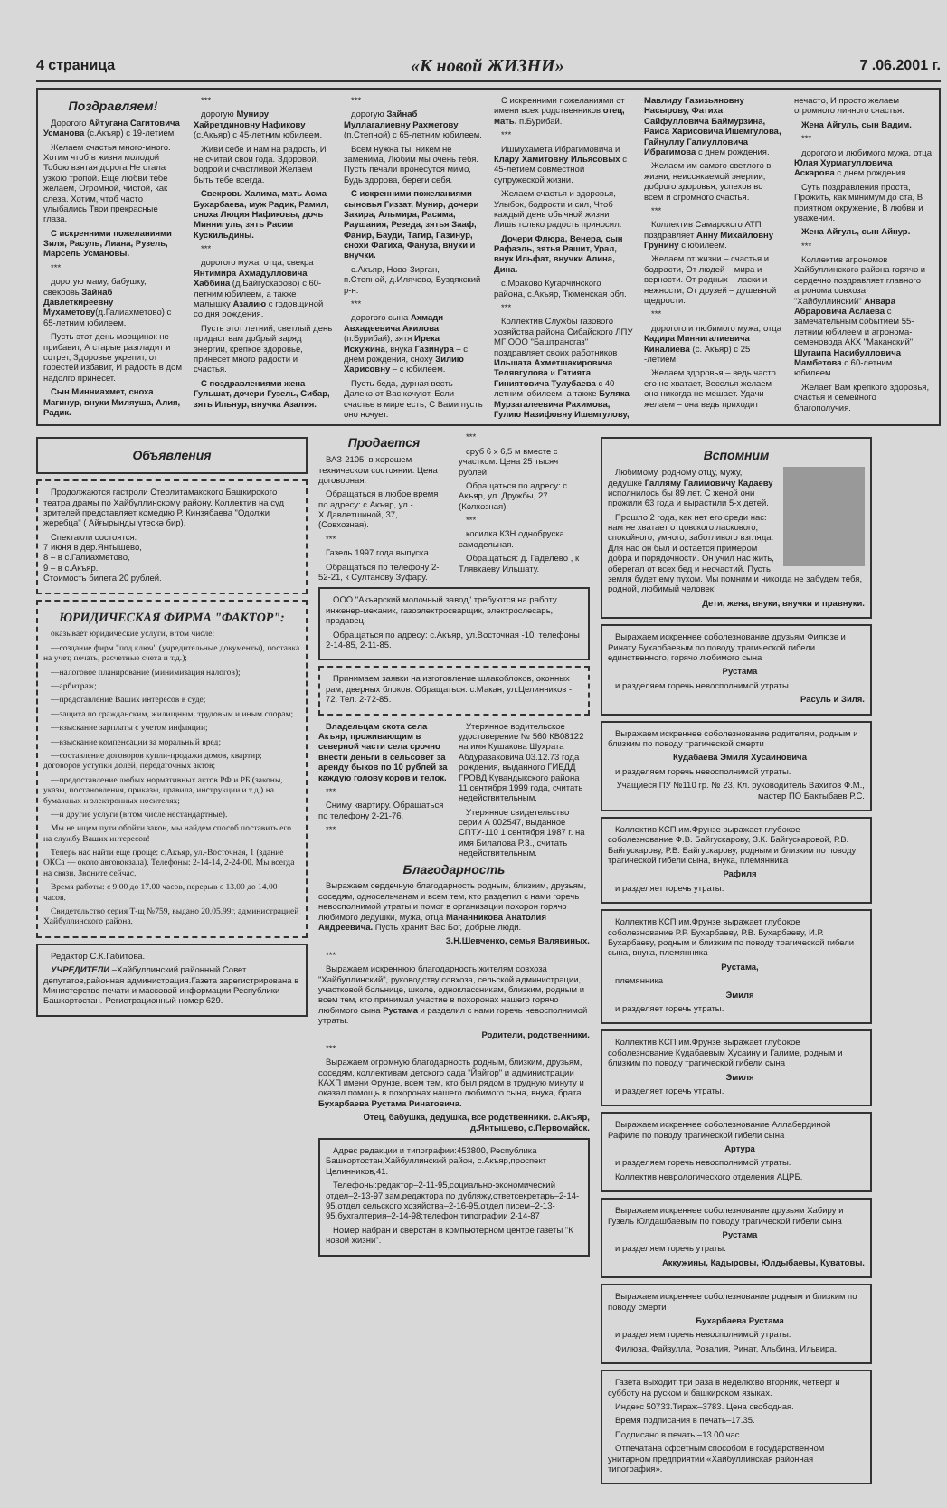4 страница «К новой ЖИЗНИ» 7 .06.2001 г.
Поздравляем!
Дорогого Айтугана Сагитовича Усманова (с.Акъяр) с 19-летием.
Желаем счастья много-много. Хотим чтоб в жизни молодой Тобою взятая дорога Не стала узкою тропой. Еще любви тебе желаем, Огромной, чистой, как слеза. Хотим, чтоб часто улыбались Твои прекрасные глаза.
С искренними пожеланиями Зиля, Расуль, Лиана, Рузель, Марсель Усмановы.
***
дорогую маму, бабушку, свекровь Зайнаб Давлеткиреевну Мухаметову(д.Галиахметово) с 65-летним юбилеем.
Пусть этот день морщинок не прибавит, А старые разгладит и сотрет, Здоровье укрепит, от горестей избавит, И радость в дом надолго принесет.
Сын Минниахмет, сноха Магинур, внуки Миляуша, Алия, Радик.
***
дорогую Муниру Хайретдиновну Нафикову (с.Акъяр) с 45-летним юбилеем.
Живи себе и нам на радость, И не считай свои года. Здоровой, бодрой и счастливой Желаем быть тебе всегда.
Свекровь Халима, мать Асма Бухарбаева, муж Радик, Рамил, сноха Люция Нафиковы, дочь Миннигуль, зять Расим Кускильдины.
***
дорогого мужа, отца, свекра Янтимира Ахмадулловича Хаббина (д.Байгускарово) с 60-летним юбилеем, а также малышку Азалию с годовщиной со дня рождения.
Пусть этот летний, светлый день придаст вам добрый заряд энергии, крепкое здоровье, принесет много радости и счастья.
С поздравлениями жена Гульшат, дочери Гузель, Сибар, зять Ильнур, внучка Азалия.
***
дорогую Зайнаб Муллагалиевну Рахметову (п.Степной) с 65-летним юбилеем.
Всем нужна ты, никем не заменима, Любим мы очень тебя. Пусть печали пронесутся мимо, Будь здорова, береги себя.
С искренними пожеланиями сыновья Гиззат, Мунир, дочери Закира, Альмира, Расима, Раушания, Резеда, зятья Зааф, Фанир, Бауди, Тагир, Газинур, снохи Фатиха, Фануза, внуки и внучки.
с.Акъяр, Ново-Зирган, п.Степной, д.Илячево, Буздякский р-н.
***
дорогого сына Ахмади Авхадеевича Акилова (п.Бурибай), зятя Ирека Искужина, внука Газинура – с днем рождения, сноху Зилию Харисовну – с юбилеем.
Пусть беда, дурная весть Далеко от Вас кочуют. Если счастье в мире есть, С Вами пусть оно ночует.
С искренними пожеланиями от имени всех родственников отец, мать. п.Бурибай.
***
Ишмухамета Ибрагимовича и Клару Хамитовну Ильясовых с 45-летием совместной супружеской жизни.
Желаем счастья и здоровья, Улыбок, бодрости и сил, Чтоб каждый день обычной жизни Лишь только радость приносил.
Дочери Флюра, Венера, сын Рафаэль, зятья Рашит, Урал, внук Ильфат, внучки Алина, Дина.
с.Мраково Кугарчинского района, с.Акъяр, Тюменская обл.
***
Коллектив Службы газового хозяйства района Сибайского ЛПУ МГ ООО "Баштрансгаз" поздравляет своих работников Ильшата Ахметшакировича Телявгулова и Гатията Гиниятовича Тулубаева с 40-летним юбилеем, а также Буляка Мурзагалеевича Рахимова, Гулию Назифовну Ишемгулову, Мавлиду Газизьяновну Насырову, Фатиха Сайфулловича Баймурзина, Раиса Харисовича Ишемгулова, Гайнуллу Галиулловича Ибрагимова с днем рождения.
Желаем им самого светлого в жизни, неиссякаемой энергии, доброго здоровья, успехов во всем и огромного счастья.
***
Коллектив Самарского АТП поздравляет Анну Михайловну Грунину с юбилеем.
Желаем от жизни – счастья и бодрости, От людей – мира и верности. От родных – ласки и нежности, От друзей – душевной щедрости.
***
дорогого и любимого мужа, отца Кадира Миннигалиевича Киналиева (с. Акъяр) с 25 -летием
Желаем здоровья – ведь часто его не хватает, Веселья желаем – оно никогда не мешает. Удачи желаем – она ведь приходит нечасто, И просто желаем огромного личного счастья.
Жена Айгуль, сын Вадим.
***
дорогого и любимого мужа, отца Юлая Хурматулловича Аскарова с днем рождения.
Суть поздравления проста, Прожить, как минимум до ста, В приятном окружение, В любви и уважении.
Жена Айгуль, сын Айнур.
***
Коллектив агрономов Хайбуллинского района горячо и сердечно поздравляет главного агронома совхоза "Хайбуллинский" Анвара Абраровича Аслаева с замечательным событием 55-летним юбилеем и агронома-семеновода АКХ "Маканский" Шугаипа Насибулловича Мамбетова с 60-летним юбилеем.
Желает Вам крепкого здоровья, счастья и семейного благополучия.
Объявления
Продолжаются гастроли Стерлитамакского Башкирского театра драмы по Хайбуллинскому району. Коллектив на суд зрителей представляет комедию Р. Кинзябаева "Одолжи жеребца" ( Айғырыңды үтескә бир).
Спектакли состоятся:
7 июня в дер.Янтышево,
8 – в с.Галиахметово,
9 – в с.Акъяр.
Стоимость билета 20 рублей.
ЮРИДИЧЕСКАЯ ФИРМА "ФАКТОР":
оказывает юридические услуги, в том числе:
—создание фирм "под ключ" (учредительные документы), поставка на учет, печать, расчетные счета и т.д.);
—налоговое планирование (минимизация налогов);
—арбитраж;
—представление Ваших интересов в суде;
—защита по гражданским, жилищным, трудовым и иным спорам;
—взыскание зарплаты с учетом инфляции;
—взыскание компенсации за моральный вред;
—составление договоров купли-продажи домов, квартир; договоров уступки долей, передаточных актов;
—предоставление любых нормативных актов РФ и РБ (законы, указы, постановления, приказы, правила, инструкции и т.д.) на бумажных и электронных носителях;
—и другие услуги (в том числе нестандартные).
Мы не ищем пути обойти закон, мы найдем способ поставить его на службу Ваших интересов!
Теперь нас найти еще проще: с.Акъяр, ул.-Восточная, 1 (здание ОКСа — около автовокзала). Телефоны: 2-14-14, 2-24-00. Мы всегда на связи. Звоните сейчас.
Время работы: с 9.00 до 17.00 часов, перерыв с 13.00 до 14.00 часов.
Свидетельство серия Т-щ №759, выдано 20.05.99г. администрацией Хайбуллинского района.
Редактор С.К.Габитова.
УЧРЕДИТЕЛИ –Хайбуллинский районный Совет депутатов,районная администрация.Газета зарегистрирована в Министерстве печати и массовой информации Республики Башкортостан.-Регистрационный номер 629.
Продается
ВАЗ-2105, в хорошем техническом состоянии. Цена договорная.
Обращаться в любое время по адресу: с.Акъяр, ул.-Х.Давлетшиной, 37, (Совхозная).
***
Газель 1997 года выпуска.
Обращаться по телефону 2-52-21, к Султанову Зуфару.
***
сруб 6 х 6,5 м вместе с участком. Цена 25 тысяч рублей.
Обращаться по адресу: с. Акъяр, ул. Дружбы, 27 (Колхозная).
***
косилка КЗН однобруска самодельная.
Обращаться: д. Гаделево , к Тлявкаеву Ильшату.
ООО "Акъярский молочный завод" требуются на работу инженер-механик, газоэлектросварщик, электрослесарь, продавец.
Обращаться по адресу: с.Акъяр, ул.Восточная -10, телефоны 2-14-85, 2-11-85.
Принимаем заявки на изготовление шлакоблоков, оконных рам, дверных блоков. Обращаться: с.Макан, ул.Целинников - 72. Тел. 2-72-85.
Владельцам скота села Акъяр, проживающим в северной части села срочно внести деньги в сельсовет за аренду быков по 10 рублей за каждую голову коров и телок.
***
Сниму квартиру. Обращаться по телефону 2-21-76.
***
Утерянное водительское удостоверение № 560 КВ08122 на имя Кушакова Шухрата Абдуразаковича 03.12.73 года рождения, выданного ГИБДД ГРОВД Кувандыкского района 11 сентября 1999 года, считать недействительным.
Утерянное свидетельство серии А 002547, выданное СПТУ-110 1 сентября 1987 г. на имя Билалова Р.З., считать недействительным.
Благодарность
Выражаем сердечную благодарность родным, близким, друзьям, соседям, односельчанам и всем тем, кто разделил с нами горечь невосполнимой утраты и помог в организации похорон горячо любимого дедушки, мужа, отца Мананникова Анатолия Андреевича. Пусть хранит Вас Бог, добрые люди.
З.Н.Шевченко, семья Валявиных.
***
Выражаем искреннюю благодарность жителям совхоза "Хайбуллинский", руководству совхоза, сельской администрации, участковой больнице, школе, одноклассникам, близким, родным и всем тем, кто принимал участие в похоронах нашего горячо любимого сына Рустама и разделил с нами горечь невосполнимой утраты.
Родители, родственники.
***
Выражаем огромную благодарность родным, близким, друзьям, соседям, коллективам детского сада "Йайгор" и администрации КАХП имени Фрунзе, всем тем, кто был рядом в трудную минуту и оказал помощь в похоронах нашего любимого сына, внука, брата Бухарбаева Рустама Ринатовича.
Отец, бабушка, дедушка, все родственники. с.Акъяр, д.Янтышево, с.Первомайск.
Адрес редакции и типографии:453800, Республика Башкортостан,Хайбуллинский район, с.Акъяр,проспект Целинников,41.
Телефоны:редактор–2-11-95,социально-экономический отдел–2-13-97,зам.редактора по дубляжу,ответсекретарь–2-14-95,отдел сельского хозяйства–2-16-95,отдел писем–2-13-95,бухгалтерия–2-14-98;телефон типографии 2-14-87
Номер набран и сверстан в компьютерном центре газеты "К новой жизни".
Вспомним
Любимому, родному отцу, мужу, дедушке Галляму Галимовичу Кадаеву исполнилось бы 89 лет. С женой они прожили 63 года и вырастили 5-х детей.
Прошло 2 года, как нет его среди нас: нам не хватает отцовского ласкового, спокойного, умного, заботливого взгляда. Для нас он был и остается примером добра и порядочности. Он учил нас жить, оберегал от всех бед и несчастий. Пусть земля будет ему пухом. Мы помним и никогда не забудем тебя, родной, любимый человек!
Дети, жена, внуки, внучки и правнуки.
Выражаем искреннее соболезнование друзьям Филюзе и Ринату Бухарбаевым по поводу трагической гибели единственного, горячо любимого сына
Рустама
и разделяем горечь невосполнимой утраты.
Расуль и Зиля.
Выражаем искреннее соболезнование родителям, родным и близким по поводу трагической смерти
Кудабаева Эмиля Хусаиновича
и разделяем горечь невосполнимой утраты.
Учащиеся ПУ №110 гр. № 23, Кл. руководитель Вахитов Ф.М., мастер ПО Бактыбаев Р.С.
Коллектив КСП им.Фрунзе выражает глубокое соболезнование Ф.В. Байгускарову, З.К. Байгускаровой, Р.В. Байгускарову, Р.В. Байгускарову, родным и близким по поводу трагической гибели сына, внука, племянника
Рафиля
и разделяет горечь утраты.
Коллектив КСП им.Фрунзе выражает глубокое соболезнование Р.Р. Бухарбаеву, Р.В. Бухарбаеву, И.Р. Бухарбаеву, родным и близким по поводу трагической гибели сына, внука, племянника
Рустама,
племянника
Эмиля
и разделяет горечь утраты.
Коллектив КСП им.Фрунзе выражает глубокое соболезнование Кудабаевым Хусаину и Галиме, родным и близким по поводу трагической гибели сына
Эмиля
и разделяет горечь утраты.
Выражаем искреннее соболезнование Аллабердиной Рафиле по поводу трагической гибели сына
Артура
и разделяем горечь невосполнимой утраты.
Коллектив неврологического отделения АЦРБ.
Выражаем искреннее соболезнование друзьям Хабиру и Гузель Юлдашбаевым по поводу трагической гибели сына
Рустама
и разделяем горечь утраты.
Аккужины, Кадыровы, Юлдыбаевы, Куватовы.
Выражаем искреннее соболезнование родным и близким по поводу смерти
Бухарбаева Рустама
и разделяем горечь невосполнимой утраты.
Филюза, Файзулла, Розалия, Ринат, Альбина, Ильвира.
Газета выходит три раза в неделю:во вторник, четверг и субботу на руском и башкирском языках.
Индекс 50733.Тираж–3783. Цена свободная.
Время подписания в печать–17.35.
Подписано в печать –13.00 час.
Отпечатана офсетным способом в государственном унитарном предприятии «Хайбуллинская районная типография».